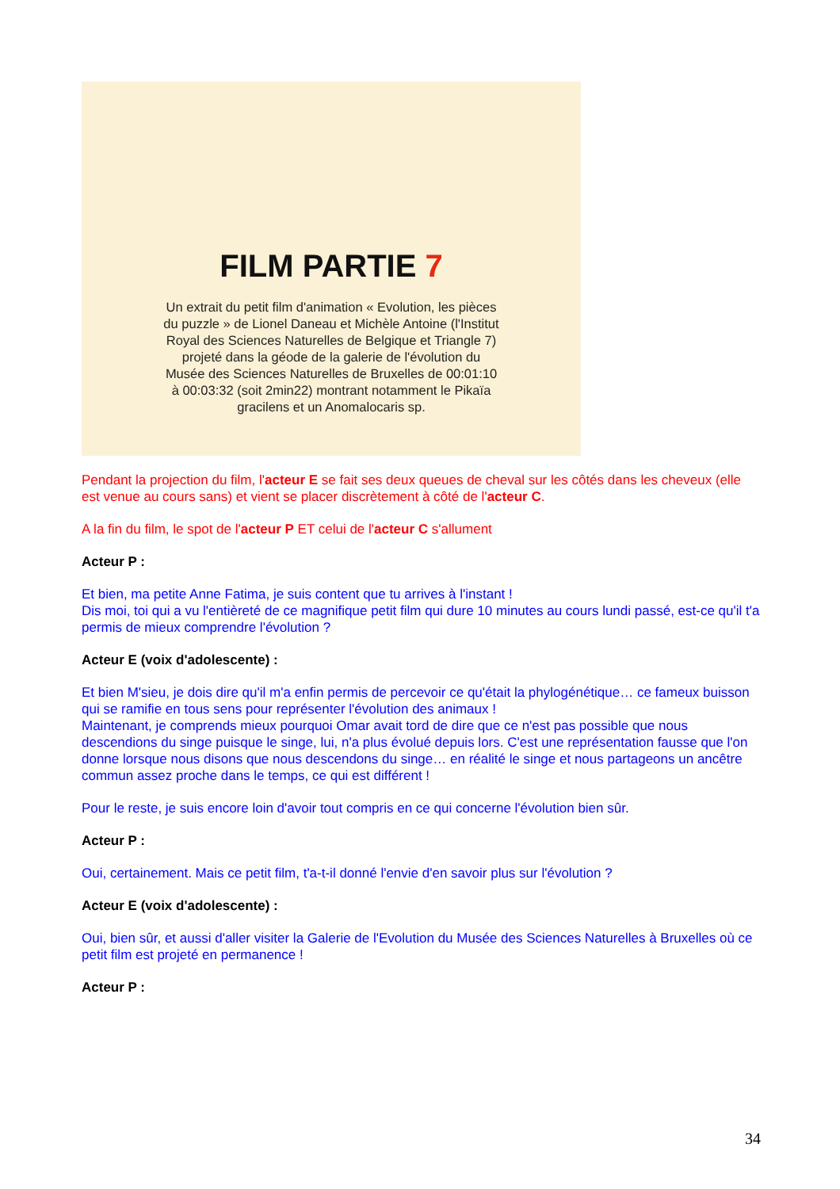FILM PARTIE 7
Un extrait du petit film d'animation « Evolution, les pièces du puzzle » de Lionel Daneau et Michèle Antoine (l'Institut Royal des Sciences Naturelles de Belgique et Triangle 7) projeté dans la géode de la galerie de l'évolution du Musée des Sciences Naturelles de Bruxelles de 00:01:10 à 00:03:32 (soit 2min22) montrant notamment le Pikaïa gracilens et un Anomalocaris sp.
Pendant la projection du film, l'acteur E se fait ses deux queues de cheval sur les côtés dans les cheveux (elle est venue au cours sans) et vient se placer discrètement à côté de l'acteur C.
A la fin du film, le spot de l'acteur P ET celui de l'acteur C s'allument
Acteur P :
Et bien, ma petite Anne Fatima, je suis content que tu arrives à l'instant !
Dis moi, toi qui a vu l'entièreté de ce magnifique petit film qui dure 10 minutes au cours lundi passé, est-ce qu'il t'a permis de mieux comprendre l'évolution ?
Acteur E (voix d'adolescente) :
Et bien M'sieu, je dois dire qu'il m'a enfin permis de percevoir ce qu'était la phylogénétique… ce fameux buisson qui se ramifie en tous sens pour représenter l'évolution des animaux !
Maintenant, je comprends mieux pourquoi Omar avait tord de dire que ce n'est pas possible que nous descendions du singe puisque le singe, lui, n'a plus évolué depuis lors. C'est une représentation fausse que l'on donne lorsque nous disons que nous descendons du singe… en réalité le singe et nous partageons un ancêtre commun assez proche dans le temps, ce qui est différent !
Pour le reste, je suis encore loin d'avoir tout compris en ce qui concerne l'évolution bien sûr.
Acteur P :
Oui, certainement. Mais ce petit film, t'a-t-il donné l'envie d'en savoir plus sur l'évolution ?
Acteur E (voix d'adolescente) :
Oui, bien sûr, et aussi d'aller visiter la Galerie de l'Evolution du Musée des Sciences Naturelles à Bruxelles où ce petit film est projeté en permanence !
Acteur P :
34